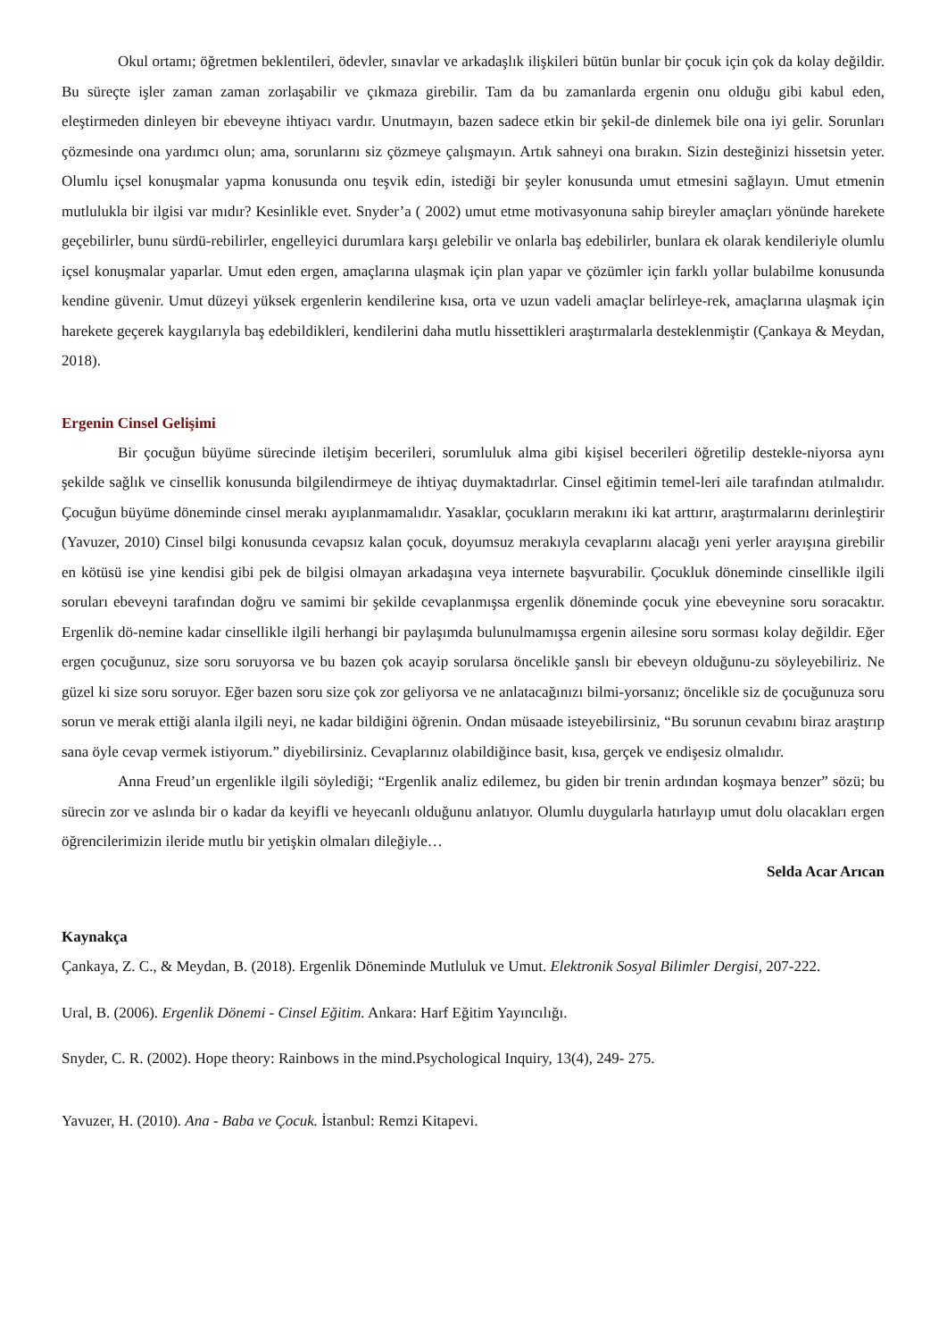Okul ortamı; öğretmen beklentileri, ödevler, sınavlar ve arkadaşlık ilişkileri bütün bunlar bir çocuk için çok da kolay değildir. Bu süreçte işler zaman zaman zorlaşabilir ve çıkmaza girebilir. Tam da bu zamanlarda ergenin onu olduğu gibi kabul eden, eleştirmeden dinleyen bir ebeveyne ihtiyacı vardır. Unutmayın, bazen sadece etkin bir şekil-de dinlemek bile ona iyi gelir. Sorunları çözmesinde ona yardımcı olun; ama, sorunlarını siz çözmeye çalışmayın. Artık sahneyi ona bırakın. Sizin desteğinizi hissetsin yeter. Olumlu içsel konuşmalar yapma konusunda onu teşvik edin, istediği bir şeyler konusunda umut etmesini sağlayın. Umut etmenin mutlulukla bir ilgisi var mıdır? Kesinlikle evet. Snyder’a ( 2002) umut etme motivasyonuna sahip bireyler amaçları yönünde harekete geçebilirler, bunu sürdü-rebilirler, engelleyici durumlara karşı gelebilir ve onlarla baş edebilirler, bunlara ek olarak kendileriyle olumlu içsel konuşmalar yaparlar. Umut eden ergen, amaçlarına ulaşmak için plan yapar ve çözümler için farklı yollar bulabilme konusunda kendine güvenir. Umut düzeyi yüksek ergenlerin kendilerine kısa, orta ve uzun vadeli amaçlar belirleye-rek, amaçlarına ulaşmak için harekete geçerek kaygılarıyla baş edebildikleri, kendilerini daha mutlu hissettikleri araştırmalarla desteklenmiştir (Çankaya & Meydan, 2018).
Ergenin Cinsel Gelişimi
Bir çocuğun büyüme sürecinde iletişim becerileri, sorumluluk alma gibi kişisel becerileri öğretilip destekle-niyorsa aynı şekilde sağlık ve cinsellik konusunda bilgilendirmeye de ihtiyaç duymaktadırlar. Cinsel eğitimin temel-leri aile tarafından atılmalıdır. Çocuğun büyüme döneminde cinsel merakı ayıplanmamalıdır. Yasaklar, çocukların merakını iki kat arttırır, araştırmalarını derinleştirir (Yavuzer, 2010) Cinsel bilgi konusunda cevapsız kalan çocuk, doyumsuz merakıyla cevaplarını alacağı yeni yerler arayışına girebilir en kötüsü ise yine kendisi gibi pek de bilgisi olmayan arkadaşına veya internete başvurabilir. Çocukluk döneminde cinsellikle ilgili soruları ebeveyni tarafından doğru ve samimi bir şekilde cevaplanmışsa ergenlik döneminde çocuk yine ebeveynine soru soracaktır. Ergenlik dö-nemine kadar cinsellikle ilgili herhangi bir paylaşımda bulunulmamışsa ergenin ailesine soru sorması kolay değildir. Eğer ergen çocuğunuz, size soru soruyorsa ve bu bazen çok acayip sorularsa öncelikle şanslı bir ebeveyn olduğunu-zu söyleyebiliriz. Ne güzel ki size soru soruyor. Eğer bazen soru size çok zor geliyorsa ve ne anlatacağınızı bilmi-yorsanız; öncelikle siz de çocuğunuza soru sorun ve merak ettiği alanla ilgili neyi, ne kadar bildiğini öğrenin. Ondan müsaade isteyebilirsiniz, “Bu sorunun cevabını biraz araştırıp sana öyle cevap vermek istiyorum.” diyebilirsiniz. Cevaplarınız olabildiğince basit, kısa, gerçek ve endişesiz olmalıdır.
Anna Freud’un ergenlikle ilgili söylediği; “Ergenlik analiz edilemez, bu giden bir trenin ardından koşmaya benzer” sözü; bu sürecin zor ve aslında bir o kadar da keyifli ve heyecanlı olduğunu anlatıyor. Olumlu duygularla hatırlayıp umut dolu olacakları ergen öğrencilerimizin ileride mutlu bir yetişkin olmaları dileğiyle…
Selda Acar Arıcan
Kaynakça
Çankaya, Z. C., & Meydan, B. (2018). Ergenlik Döneminde Mutluluk ve Umut. Elektronik Sosyal Bilimler Dergisi, 207-222.
Ural, B. (2006). Ergenlik Dönemi - Cinsel Eğitim. Ankara: Harf Eğitim Yayıncılığı.
Snyder, C. R. (2002). Hope theory: Rainbows in the mind.Psychological Inquiry, 13(4), 249- 275.
Yavuzer, H. (2010). Ana - Baba ve Çocuk. İstanbul: Remzi Kitapevi.